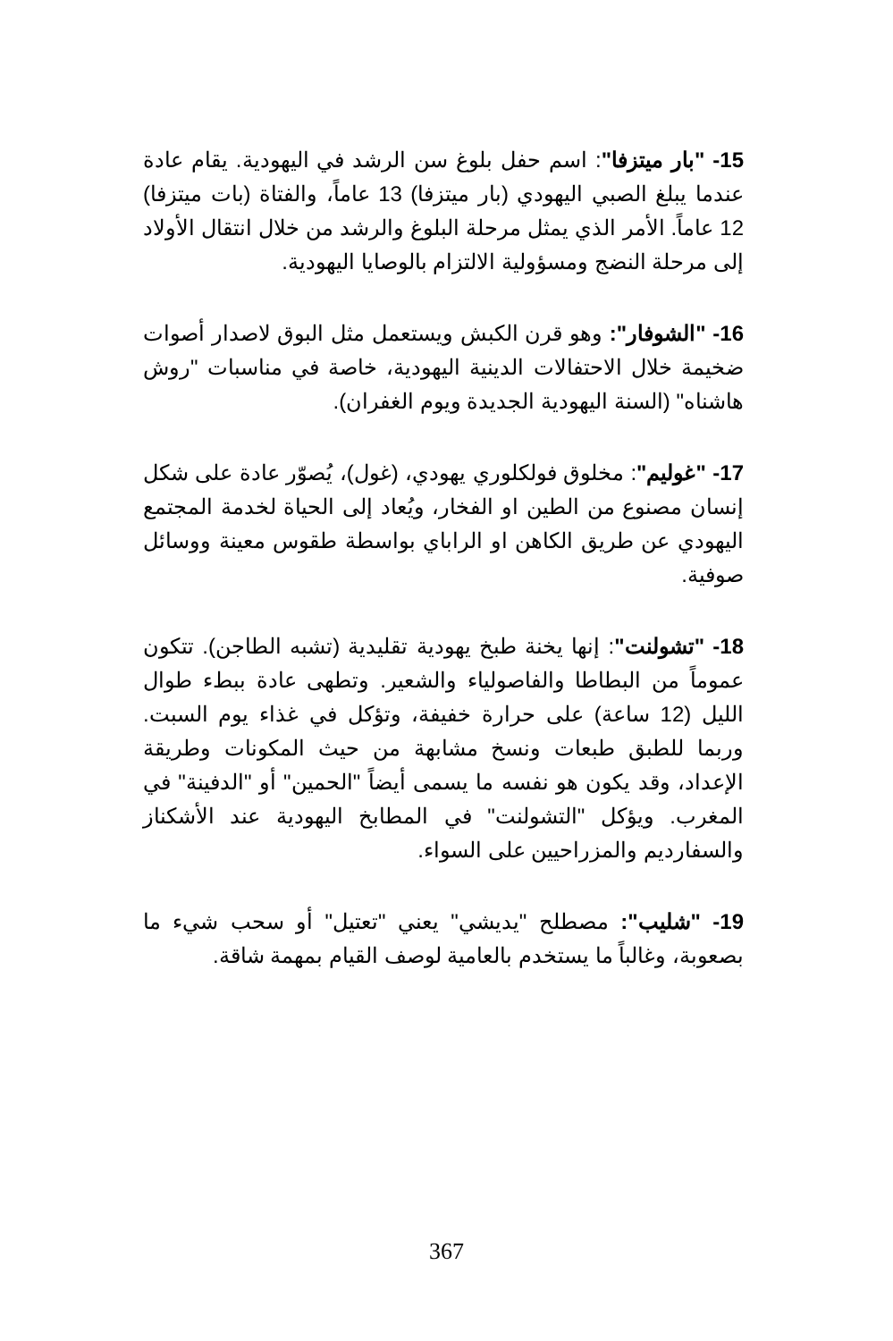15- "بار ميتزفا": اسم حفل بلوغ سن الرشد في اليهودية. يقام عادة عندما يبلغ الصبي اليهودي (بار ميتزفا) 13 عاماً، والفتاة (بات ميتزفا) 12 عاماً. الأمر الذي يمثل مرحلة البلوغ والرشد من خلال انتقال الأولاد إلى مرحلة النضج ومسؤولية الالتزام بالوصايا اليهودية.
16- "الشوفار": وهو قرن الكبش ويستعمل مثل البوق لاصدار أصوات ضخيمة خلال الاحتفالات الدينية اليهودية، خاصة في مناسبات "روش هاشناه" (السنة اليهودية الجديدة ويوم الغفران).
17- "غوليم": مخلوق فولكلوري يهودي، (غول)، يُصوّر عادة على شكل إنسان مصنوع من الطين او الفخار، ويُعاد إلى الحياة لخدمة المجتمع اليهودي عن طريق الكاهن او الراباي بواسطة طقوس معينة ووسائل صوفية.
18- "تشولنت": إنها يخنة طبخ يهودية تقليدية (تشبه الطاجن). تتكون عموماً من البطاطا والفاصولياء والشعير. وتطهى عادة ببطء طوال الليل (12 ساعة) على حرارة خفيفة، وتؤكل في غذاء يوم السبت. وربما للطبق طبعات ونسخ مشابهة من حيث المكونات وطريقة الإعداد، وقد يكون هو نفسه ما يسمى أيضاً "الحمين" أو "الدفينة" في المغرب. ويؤكل "التشولنت" في المطابخ اليهودية عند الأشكناز والسفارديم والمزراحيين على السواء.
19- "شليب": مصطلح "يديشي" يعني "تعتيل" أو سحب شيء ما بصعوبة، وغالباً ما يستخدم بالعامية لوصف القيام بمهمة شاقة.
367